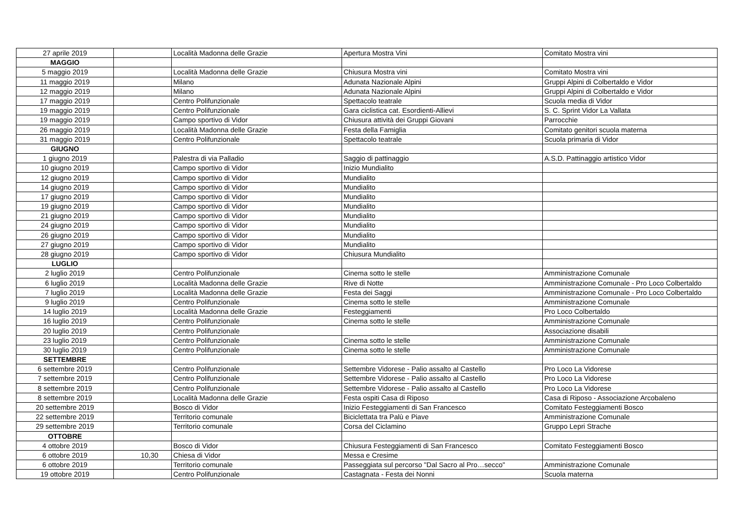| 27 aprile 2019 | | Località Madonna delle Grazie | Apertura Mostra Vini | Comitato Mostra vini |
| MAGGIO | | | | |
| 5 maggio 2019 | | Località Madonna delle Grazie | Chiusura Mostra vini | Comitato Mostra vini |
| 11 maggio 2019 | | Milano | Adunata Nazionale Alpini | Gruppi Alpini di Colbertaldo e Vidor |
| 12 maggio 2019 | | Milano | Adunata Nazionale Alpini | Gruppi Alpini di Colbertaldo e Vidor |
| 17 maggio 2019 | | Centro Polifunzionale | Spettacolo teatrale | Scuola media di Vidor |
| 19 maggio 2019 | | Centro Polifunzionale | Gara ciclistica cat. Esordienti-Allievi | S. C. Sprint Vidor La Vallata |
| 19 maggio 2019 | | Campo sportivo di Vidor | Chiusura attività dei Gruppi Giovani | Parrocchie |
| 26 maggio 2019 | | Località Madonna delle Grazie | Festa della Famiglia | Comitato genitori scuola materna |
| 31 maggio 2019 | | Centro Polifunzionale | Spettacolo teatrale | Scuola primaria di Vidor |
| GIUGNO | | | | |
| 1 giugno 2019 | | Palestra di via Palladio | Saggio di pattinaggio | A.S.D. Pattinaggio artistico Vidor |
| 10 giugno 2019 | | Campo sportivo di Vidor | Inizio Mundialito | |
| 12 giugno 2019 | | Campo sportivo di Vidor | Mundialito | |
| 14 giugno 2019 | | Campo sportivo di Vidor | Mundialito | |
| 17 giugno 2019 | | Campo sportivo di Vidor | Mundialito | |
| 19 giugno 2019 | | Campo sportivo di Vidor | Mundialito | |
| 21 giugno 2019 | | Campo sportivo di Vidor | Mundialito | |
| 24 giugno 2019 | | Campo sportivo di Vidor | Mundialito | |
| 26 giugno 2019 | | Campo sportivo di Vidor | Mundialito | |
| 27 giugno 2019 | | Campo sportivo di Vidor | Mundialito | |
| 28 giugno 2019 | | Campo sportivo di Vidor | Chiusura Mundialito | |
| LUGLIO | | | | |
| 2 luglio 2019 | | Centro Polifunzionale | Cinema sotto le stelle | Amministrazione Comunale |
| 6 luglio 2019 | | Località Madonna delle Grazie | Rive di Notte | Amministrazione Comunale - Pro Loco Colbertaldo |
| 7 luglio 2019 | | Località Madonna delle Grazie | Festa dei Saggi | Amministrazione Comunale - Pro Loco Colbertaldo |
| 9 luglio 2019 | | Centro Polifunzionale | Cinema sotto le stelle | Amministrazione Comunale |
| 14 luglio 2019 | | Località Madonna delle Grazie | Festeggiamenti | Pro Loco Colbertaldo |
| 16 luglio 2019 | | Centro Polifunzionale | Cinema sotto le stelle | Amministrazione Comunale |
| 20 luglio 2019 | | Centro Polifunzionale | | Associazione disabili |
| 23 luglio 2019 | | Centro Polifunzionale | Cinema sotto le stelle | Amministrazione Comunale |
| 30 luglio 2019 | | Centro Polifunzionale | Cinema sotto le stelle | Amministrazione Comunale |
| SETTEMBRE | | | | |
| 6 settembre 2019 | | Centro Polifunzionale | Settembre Vidorese - Palio assalto al Castello | Pro Loco La Vidorese |
| 7 settembre 2019 | | Centro Polifunzionale | Settembre Vidorese - Palio assalto al Castello | Pro Loco La Vidorese |
| 8 settembre 2019 | | Centro Polifunzionale | Settembre Vidorese - Palio assalto al Castello | Pro Loco La Vidorese |
| 8 settembre 2019 | | Località Madonna delle Grazie | Festa ospiti Casa di Riposo | Casa di Riposo - Associazione Arcobaleno |
| 20 settembre 2019 | | Bosco di Vidor | Inizio Festeggiamenti di San Francesco | Comitato Festeggiamenti Bosco |
| 22 settembre 2019 | | Territorio comunale | Biciclettata tra Palù e Piave | Amministrazione Comunale |
| 29 settembre 2019 | | Territorio comunale | Corsa del Ciclamino | Gruppo Lepri Strache |
| OTTOBRE | | | | |
| 4 ottobre 2019 | | Bosco di Vidor | Chiusura Festeggiamenti di San Francesco | Comitato Festeggiamenti Bosco |
| 6 ottobre 2019 | 10,30 | Chiesa di Vidor | Messa e Cresime | |
| 6 ottobre 2019 | | Territorio comunale | Passeggiata sul percorso "Dal Sacro al Pro…secco" | Amministrazione Comunale |
| 19 ottobre 2019 | | Centro Polifunzionale | Castagnata - Festa dei Nonni | Scuola materna |